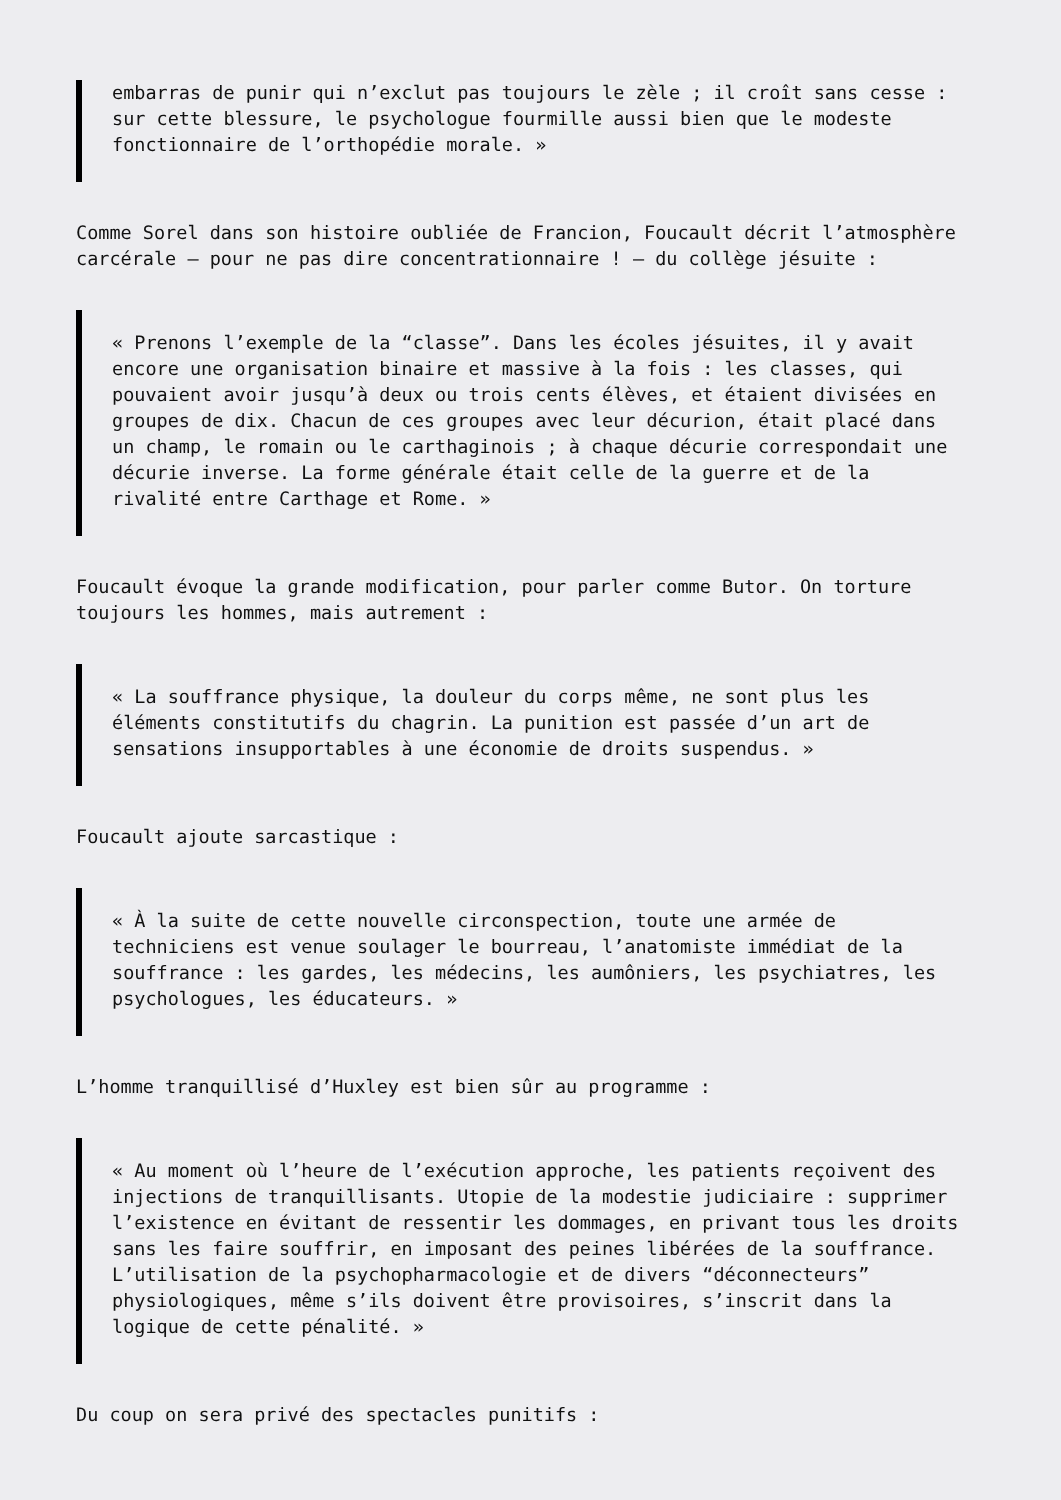embarras de punir qui n’exclut pas toujours le zèle ; il croît sans cesse : sur cette blessure, le psychologue fourmille aussi bien que le modeste fonctionnaire de l’orthopédie morale. »
Comme Sorel dans son histoire oubliée de Francion, Foucault décrit l’atmosphère carcérale – pour ne pas dire concentrationnaire ! – du collège jésuite :
« Prenons l’exemple de la “classe”. Dans les écoles jésuites, il y avait encore une organisation binaire et massive à la fois : les classes, qui pouvaient avoir jusqu’à deux ou trois cents élèves, et étaient divisées en groupes de dix. Chacun de ces groupes avec leur décurion, était placé dans un champ, le romain ou le carthaginois ; à chaque décurie correspondait une décurie inverse. La forme générale était celle de la guerre et de la rivalité entre Carthage et Rome. »
Foucault évoque la grande modification, pour parler comme Butor. On torture toujours les hommes, mais autrement :
« La souffrance physique, la douleur du corps même, ne sont plus les éléments constitutifs du chagrin. La punition est passée d’un art de sensations insupportables à une économie de droits suspendus. »
Foucault ajoute sarcastique :
« À la suite de cette nouvelle circonspection, toute une armée de techniciens est venue soulager le bourreau, l’anatomiste immédiat de la souffrance : les gardes, les médecins, les aumôniers, les psychiatres, les psychologues, les éducateurs. »
L’homme tranquillisé d’Huxley est bien sûr au programme :
« Au moment où l’heure de l’exécution approche, les patients reçoivent des injections de tranquillisants. Utopie de la modestie judiciaire : supprimer l’existence en évitant de ressentir les dommages, en privant tous les droits sans les faire souffrir, en imposant des peines libérées de la souffrance. L’utilisation de la psychopharmacologie et de divers “déconnecteurs” physiologiques, même s’ils doivent être provisoires, s’inscrit dans la logique de cette pénalité. »
Du coup on sera privé des spectacles punitifs :